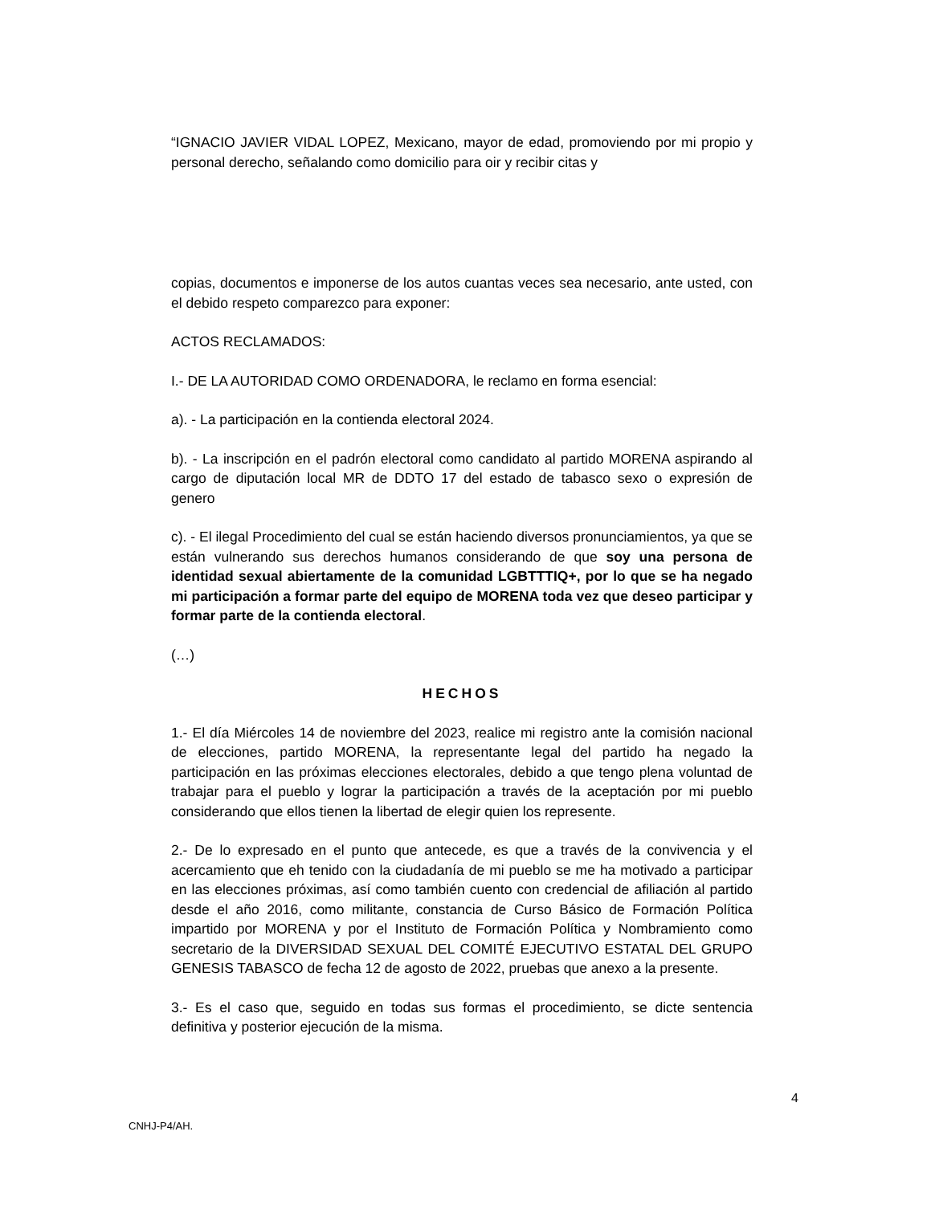“IGNACIO JAVIER VIDAL LOPEZ, Mexicano, mayor de edad, promoviendo por mi propio y personal derecho, señalando como domicilio para oir y recibir citas y
copias, documentos e imponerse de los autos cuantas veces sea necesario, ante usted, con el debido respeto comparezco para exponer:
ACTOS RECLAMADOS:
I.- DE LA AUTORIDAD COMO ORDENADORA, le reclamo en forma esencial:
a). - La participación en la contienda electoral 2024.
b). - La inscripción en el padrón electoral como candidato al partido MORENA aspirando al cargo de diputación local MR de DDTO 17 del estado de tabasco sexo o expresión de genero
c). - El ilegal Procedimiento del cual se están haciendo diversos pronunciamientos, ya que se están vulnerando sus derechos humanos considerando de que soy una persona de identidad sexual abiertamente de la comunidad LGBTTTIQ+, por lo que se ha negado mi participación a formar parte del equipo de MORENA toda vez que deseo participar y formar parte de la contienda electoral.
(…)
HECHOS
1.- El día Miércoles 14 de noviembre del 2023, realice mi registro ante la comisión nacional de elecciones, partido MORENA, la representante legal del partido ha negado la participación en las próximas elecciones electorales, debido a que tengo plena voluntad de trabajar para el pueblo y lograr la participación a través de la aceptación por mi pueblo considerando que ellos tienen la libertad de elegir quien los represente.
2.- De lo expresado en el punto que antecede, es que a través de la convivencia y el acercamiento que eh tenido con la ciudadanía de mi pueblo se me ha motivado a participar en las elecciones próximas, así como también cuento con credencial de afiliación al partido desde el año 2016, como militante, constancia de Curso Básico de Formación Política impartido por MORENA y por el Instituto de Formación Política y Nombramiento como secretario de la DIVERSIDAD SEXUAL DEL COMITÉ EJECUTIVO ESTATAL DEL GRUPO GENESIS TABASCO de fecha 12 de agosto de 2022, pruebas que anexo a la presente.
3.- Es el caso que, seguido en todas sus formas el procedimiento, se dicte sentencia definitiva y posterior ejecución de la misma.
4
CNHJ-P4/AH.